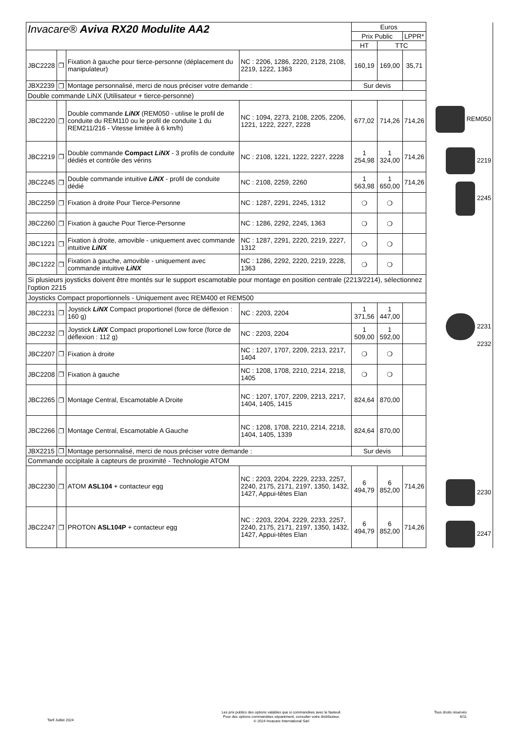| Invacare® Aviva RX20 Modulite AA2 | | | | Euros | | | REM050 2219 2245 2231 2232 2230 2247 |
| | | | | Prix Public | | LPPR* | |
| | | | | HT | TTC | | |
| JBC2228 | ❐ | Fixation à gauche pour tierce-personne (déplacement du manipulateur) | NC : 2206, 1286, 2220, 2128, 2108, 2219, 1222, 1363 | 160,19 | 169,00 | 35,71 | |
| JBX2239 | ❐ | Montage personnalisé, merci de nous préciser votre demande : | | Sur devis | | | |
| Double commande LiNX (Utilisateur + tierce-personne) | | | | | | | |
| JBC2220 | ❐ | Double commande LiNX (REM050 - utilise le profil de conduite du REM110 ou le profil de conduite 1 du REM211/216 - Vitesse limitée à 6 km/h) | NC : 1094, 2273, 2108, 2205, 2206, 1221, 1222, 2227, 2228 | 677,02 | 714,26 | 714,26 | |
| JBC2219 | ❐ | Double commande Compact LiNX - 3 profils de conduite dédiés et contrôle des vérins | NC : 2108, 1221, 1222, 2227, 2228 | 1 254,98 | 1 324,00 | 714,26 | |
| JBC2245 | ❐ | Double commande intuitive LiNX - profil de conduite dédié | NC : 2108, 2259, 2260 | 1 563,98 | 1 650,00 | 714,26 | |
| JBC2259 | ❐ | Fixation à droite Pour Tierce-Personne | NC : 1287, 2291, 2245, 1312 | ❍ | ❍ | | |
| JBC2260 | ❐ | Fixation à gauche Pour Tierce-Personne | NC : 1286, 2292, 2245, 1363 | ❍ | ❍ | | |
| JBC1221 | ❐ | Fixation à droite, amovible - uniquement avec commande intuitive LiNX | NC : 1287, 2291, 2220, 2219, 2227, 1312 | ❍ | ❍ | | |
| JBC1222 | ❐ | Fixation à gauche, amovible - uniquement avec commande intuitive LiNX | NC : 1286, 2292, 2220, 2219, 2228, 1363 | ❍ | ❍ | | |
| Si plusieurs joysticks doivent être montés sur le support escamotable pour montage en position centrale (2213/2214), sélectionnez l'option 2215 | | | | | | | |
| Joysticks Compact proportionnels - Uniquement avec REM400 et REM500 | | | | | | | |
| JBC2231 | ❐ | Joystick LiNX Compact proportionel (force de déflexion : 160 g) | NC : 2203, 2204 | 1 371,56 | 1 447,00 | | |
| JBC2232 | ❐ | Joystick LiNX Compact proportionel Low force (force de déflexion : 112 g) | NC : 2203, 2204 | 1 509,00 | 1 592,00 | | |
| JBC2207 | ❐ | Fixation à droite | NC : 1207, 1707, 2209, 2213, 2217, 1404 | ❍ | ❍ | | |
| JBC2208 | ❐ | Fixation à gauche | NC : 1208, 1708, 2210, 2214, 2218, 1405 | ❍ | ❍ | | |
| JBC2265 | ❐ | Montage Central, Escamotable A Droite | NC : 1207, 1707, 2209, 2213, 2217, 1404, 1405, 1415 | 824,64 | 870,00 | | |
| JBC2266 | ❐ | Montage Central, Escamotable A Gauche | NC : 1208, 1708, 2210, 2214, 2218, 1404, 1405, 1339 | 824,64 | 870,00 | | |
| JBX2215 | ❐ | Montage personnalisé, merci de nous préciser votre demande : | | Sur devis | | | |
| Commande occipitale à capteurs de proximité - Technologie ATOM | | | | | | | |
| JBC2230 | ❐ | ATOM ASL104 + contacteur egg | NC : 2203, 2204, 2229, 2233, 2257, 2240, 2175, 2171, 2197, 1350, 1432, 1427, Appui-têtes Elan | 6 494,79 | 6 852,00 | 714,26 | |
| JBC2247 | ❐ | PROTON ASL104P + contacteur egg | NC : 2203, 2204, 2229, 2233, 2257, 2240, 2175, 2171, 2197, 1350, 1432, 1427, Appui-têtes Elan | 6 494,79 | 6 852,00 | 714,26 | |
Tarif Juillet 2024
Les prix publics des options valables que si commandées avec le fauteuil.
Pour des options commandées séparément, consulter votre distributeur.
© 2024 Invacare International Sarl
Tous droits réservés
6/11